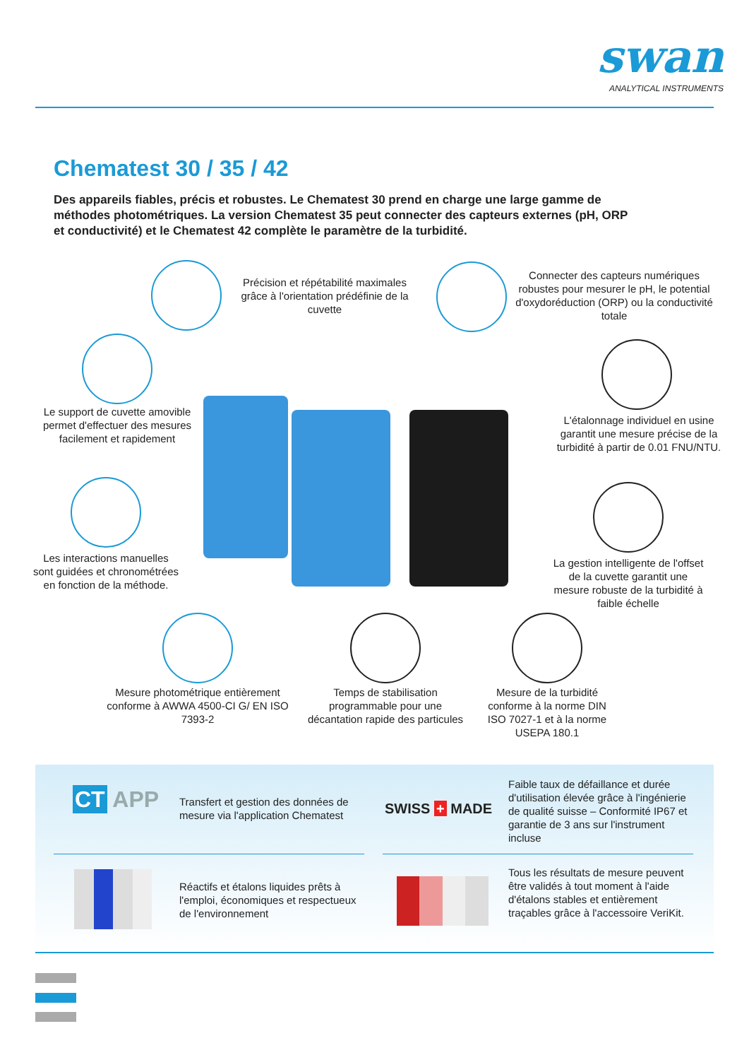swan
ANALYTICAL INSTRUMENTS
Chematest 30 / 35 / 42
Des appareils fiables, précis et robustes. Le Chematest 30 prend en charge une large gamme de méthodes photométriques. La version Chematest 35 peut connecter des capteurs externes (pH, ORP et conductivité) et le Chematest 42 complète le paramètre de la turbidité.
Précision et répétabilité maximales grâce à l'orientation prédéfinie de la cuvette
Connecter des capteurs numériques robustes pour mesurer le pH, le potential d'oxydoréduction (ORP) ou la conductivité totale
Le support de cuvette amovible permet d'effectuer des mesures facilement et rapidement
L'étalonnage individuel en usine garantit une mesure précise de la turbidité à partir de 0.01 FNU/NTU.
Les interactions manuelles sont guidées et chronométrées en fonction de la méthode.
La gestion intelligente de l'offset de la cuvette garantit une mesure robuste de la turbidité à faible échelle
Mesure photométrique entièrement conforme à AWWA 4500-CI G/ EN ISO 7393-2
Temps de stabilisation programmable pour une décantation rapide des particules
Mesure de la turbidité conforme à la norme DIN ISO 7027-1 et à la norme USEPA 180.1
CT APP
Transfert et gestion des données de mesure via l'application Chematest
SWISS + MADE
Faible taux de défaillance et durée d'utilisation élevée grâce à l'ingénierie de qualité suisse – Conformité IP67 et garantie de 3 ans sur l'instrument incluse
Réactifs et étalons liquides prêts à l'emploi, économiques et respectueux de l'environnement
Tous les résultats de mesure peuvent être validés à tout moment à l'aide d'étalons stables et entièrement traçables grâce à l'accessoire VeriKit.